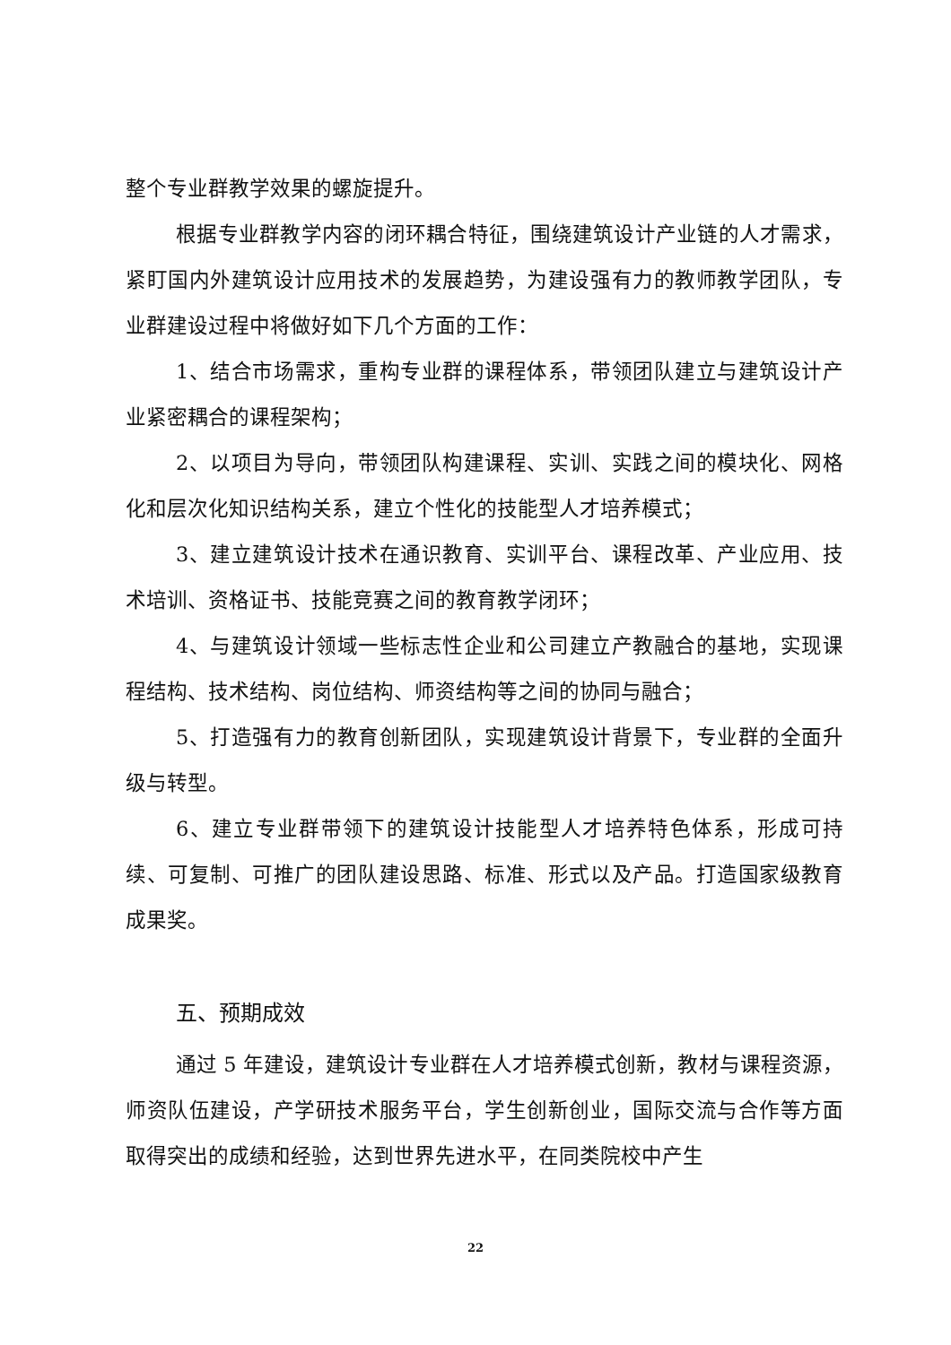整个专业群教学效果的螺旋提升。
根据专业群教学内容的闭环耦合特征，围绕建筑设计产业链的人才需求，紧盯国内外建筑设计应用技术的发展趋势，为建设强有力的教师教学团队，专业群建设过程中将做好如下几个方面的工作：
1、结合市场需求，重构专业群的课程体系，带领团队建立与建筑设计产业紧密耦合的课程架构；
2、以项目为导向，带领团队构建课程、实训、实践之间的模块化、网格化和层次化知识结构关系，建立个性化的技能型人才培养模式；
3、建立建筑设计技术在通识教育、实训平台、课程改革、产业应用、技术培训、资格证书、技能竞赛之间的教育教学闭环；
4、与建筑设计领域一些标志性企业和公司建立产教融合的基地，实现课程结构、技术结构、岗位结构、师资结构等之间的协同与融合；
5、打造强有力的教育创新团队，实现建筑设计背景下，专业群的全面升级与转型。
6、建立专业群带领下的建筑设计技能型人才培养特色体系，形成可持续、可复制、可推广的团队建设思路、标准、形式以及产品。打造国家级教育成果奖。
五、预期成效
通过 5 年建设，建筑设计专业群在人才培养模式创新，教材与课程资源，师资队伍建设，产学研技术服务平台，学生创新创业，国际交流与合作等方面取得突出的成绩和经验，达到世界先进水平，在同类院校中产生
22